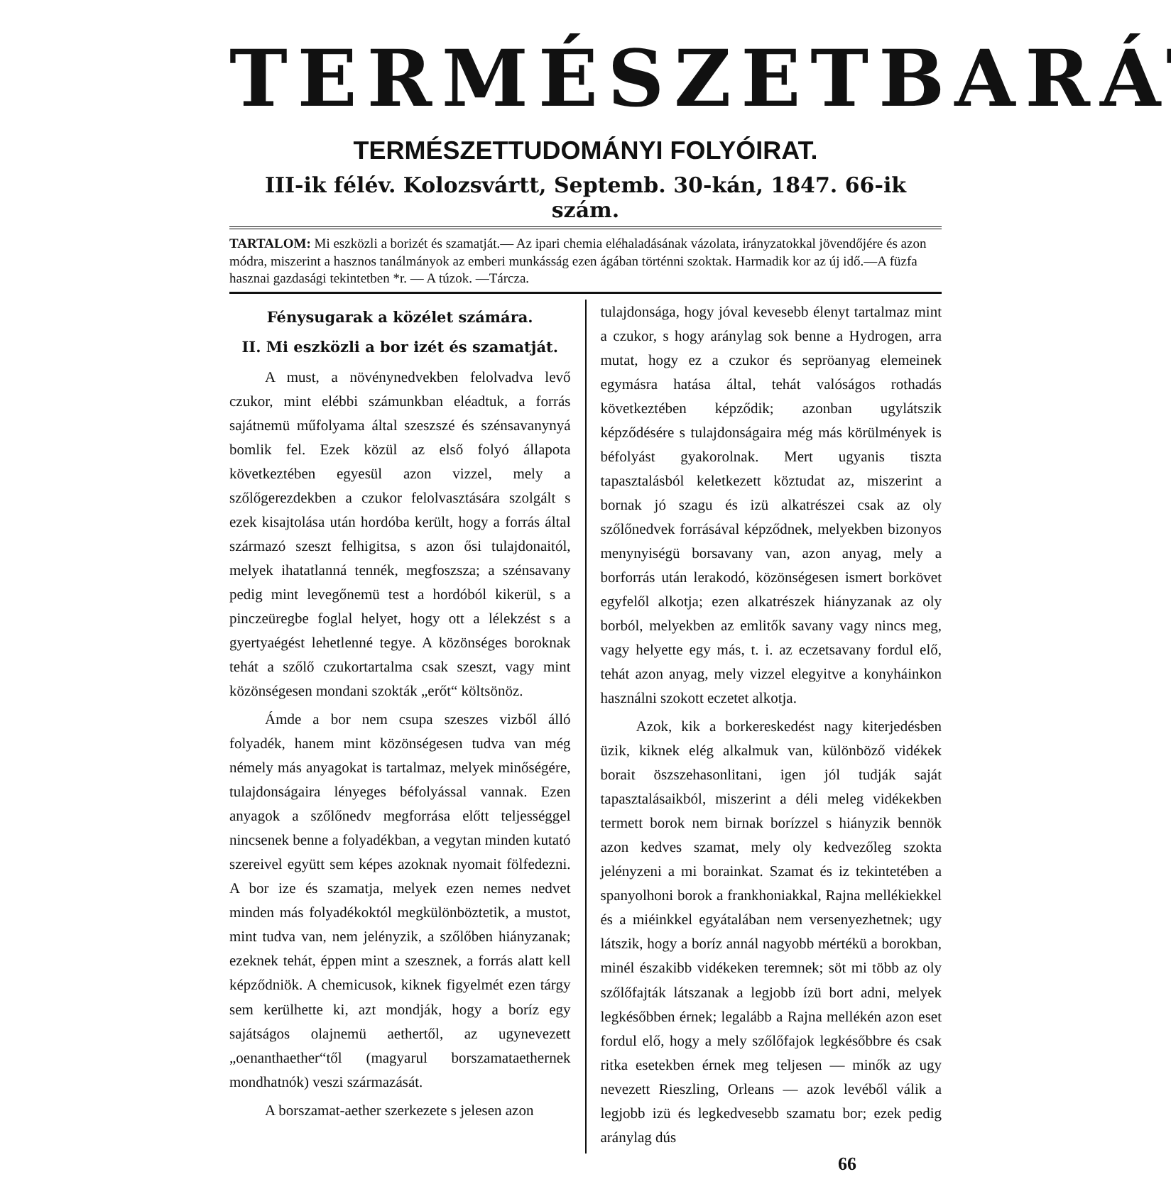TERMÉSZETBARÁT
TERMÉSZETTUDOMÁNYI FOLYÓIRAT.
III-ik félév. Kolozsvártt, Septemb. 30-kán, 1847. 66-ik szám.
TARTALOM: Mi eszközli a borizét és szamatját.— Az ipari chemia eléhaladásának vázolata, irányzatokkal jövendőjére és azon módra, miszerint a hasznos tanálmányok az emberi munkásság ezen ágában történni szoktak. Harmadik kor az új idő.—A füzfa hasznai gazdasági tekintetben *r. — A túzok. —Tárcza.
Fénysugarak a közélet számára.
II. Mi eszközli a bor izét és szamatját.
A must, a növénynedvekben felolvadva levő czukor, mint elébbi számunkban eléadtuk, a forrás sajátnemü műfolyama által szeszszé és szénsavanynyá bomlik fel. Ezek közül az első folyó állapota következtében egyesül azon vizzel, mely a szőlőgerezdekben a czukor felolvasztására szolgált s ezek kisajtolása után hordóba került, hogy a forrás által származó szeszt felhigitsa, s azon ősi tulajdonaitól, melyek ihatatlanná tennék, megfoszsza; a szénsavany pedig mint levegőnemü test a hordóból kikerül, s a pinczeüregbe foglal helyet, hogy ott a lélekzést s a gyertyaégést lehetlenné tegye. A közönséges boroknak tehát a szőlő czukortartalma csak szeszt, vagy mint közönségesen mondani szokták „erőt“ költsönöz.
Ámde a bor nem csupa szeszes vizből álló folyadék, hanem mint közönségesen tudva van még némely más anyagokat is tartalmaz, melyek minőségére, tulajdonságaira lényeges béfolyással vannak. Ezen anyagok a szőlőnedv megforrása előtt teljességgel nincsenek benne a folyadékban, a vegytan minden kutató szereivel együtt sem képes azoknak nyomait fölfedezni. A bor ize és szamatja, melyek ezen nemes nedvet minden más folyadékoktól megkülönböztetik, a mustot, mint tudva van, nem jelényzik, a szőlőben hiányzanak; ezeknek tehát, éppen mint a szesznek, a forrás alatt kell képződniök. A chemicusok, kiknek figyelmét ezen tárgy sem kerülhette ki, azt mondják, hogy a boríz egy sajátságos olajnemü aethertől, az ugynevezett „oenanthaether“től (magyarul borszamataethernek mondhatnók) veszi származását.
A borszamat-aether szerkezete s jelesen azon
tulajdonsága, hogy jóval kevesebb élenyt tartalmaz mint a czukor, s hogy aránylag sok benne a Hydrogen, arra mutat, hogy ez a czukor és sepröanyag elemeinek egymásra hatása által, tehát valóságos rothadás következtében képződik; azonban ugylátszik képződésére s tulajdonságaira még más körülmények is béfolyást gyakorolnak. Mert ugyanis tiszta tapasztalásból keletkezett köztudat az, miszerint a bornak jó szagu és izü alkatrészei csak az oly szőlőnedvek forrásával képződnek, melyekben bizonyos menynyiségü borsavany van, azon anyag, mely a borforrás után lerakodó, közönségesen ismert borkövet egyfelől alkotja; ezen alkatrészek hiányzanak az oly borból, melyekben az emlitők savany vagy nincs meg, vagy helyette egy más, t. i. az eczetsavany fordul elő, tehát azon anyag, mely vizzel elegyitve a konyháinkon használni szokott eczetet alkotja.
Azok, kik a borkereskedést nagy kiterjedésben üzik, kiknek elég alkalmuk van, különböző vidékek borait öszszehasonlitani, igen jól tudják saját tapasztalásaikból, miszerint a déli meleg vidékekben termett borok nem birnak borízzel s hiányzik bennök azon kedves szamat, mely oly kedvezőleg szokta jelényzeni a mi borainkat. Szamat és iz tekintetében a spanyolhoni borok a frankhoniakkal, Rajna mellékiekkel és a miéinkkel egyátalában nem versenyezhetnek; ugy látszik, hogy a boríz annál nagyobb mértékü a borokban, minél északibb vidékeken teremnek; söt mi több az oly szőlőfajták látszanak a legjobb ízü bort adni, melyek legkésőbben érnek; legalább a Rajna mellékén azon eset fordul elő, hogy a mely szőlőfajok legkésőbbre és csak ritka esetekben érnek meg teljesen — minők az ugy nevezett Rieszling, Orleans — azok levéből válik a legjobb izü és legkedvesebb szamatu bor; ezek pedig aránylag dús
66